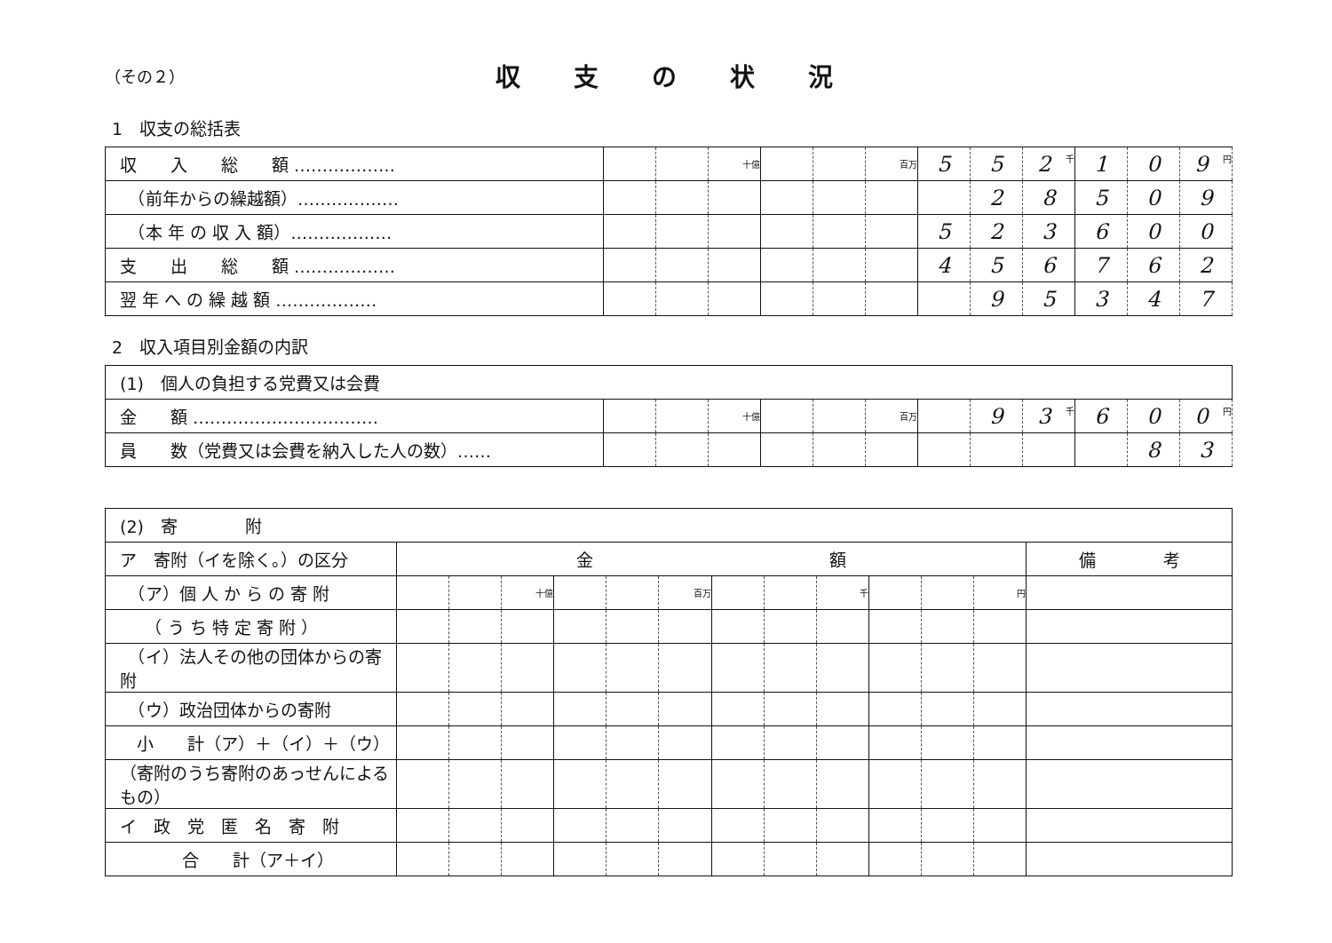（その２）
収支の状況
1　収支の総括表
| 収 入 総 額 ……………… | | | 十億 | | | 百万 | 5 | 5 | 2 千 | 1 | 0 | 9 円 |
| （前年からの繰越額）……………… | | | | | | | | 2 | 8 | 5 | 0 | 9 |
| （本 年 の 収 入 額）……………… | | | | | | | 5 | 2 | 3 | 6 | 0 | 0 |
| 支 出 総 額 ……………… | | | | | | | 4 | 5 | 6 | 7 | 6 | 2 |
| 翌 年 へ の 繰 越 額 ……………… | | | | | | | | 9 | 5 | 3 | 4 | 7 |
2　収入項目別金額の内訳
| (1) 個人の負担する党費又は会費 | | | | | | | | | | | | |
| 金 額 …………………………… | | | 十億 | | | 百万 | | 9 | 3 千 | 6 | 0 | 0 円 |
| 員 数（党費又は会費を納入した人の数）…… | | | | | | | | | | | 8 | 3 |
| (2) 寄 附 | | | | | | | | | | | | | |
| ア 寄附（イを除く。）の区分 | 金 額 | | | | | | | | | | | | 備 考 |
| （ア）個 人 か ら の 寄 附 | | | 十億 | | | 百万 | | | 千 | | | 円 | |
| （ う ち 特 定 寄 附 ） | | | | | | | | | | | | | |
| （イ）法人その他の団体からの寄附 | | | | | | | | | | | | | |
| （ウ）政治団体からの寄附 | | | | | | | | | | | | | |
| 小 計（ア）＋（イ）＋（ウ） | | | | | | | | | | | | | |
| （寄附のうち寄附のあっせんによるもの） | | | | | | | | | | | | | |
| イ 政 党 匿 名 寄 附 | | | | | | | | | | | | | |
| 合 計（ア＋イ） | | | | | | | | | | | | | |